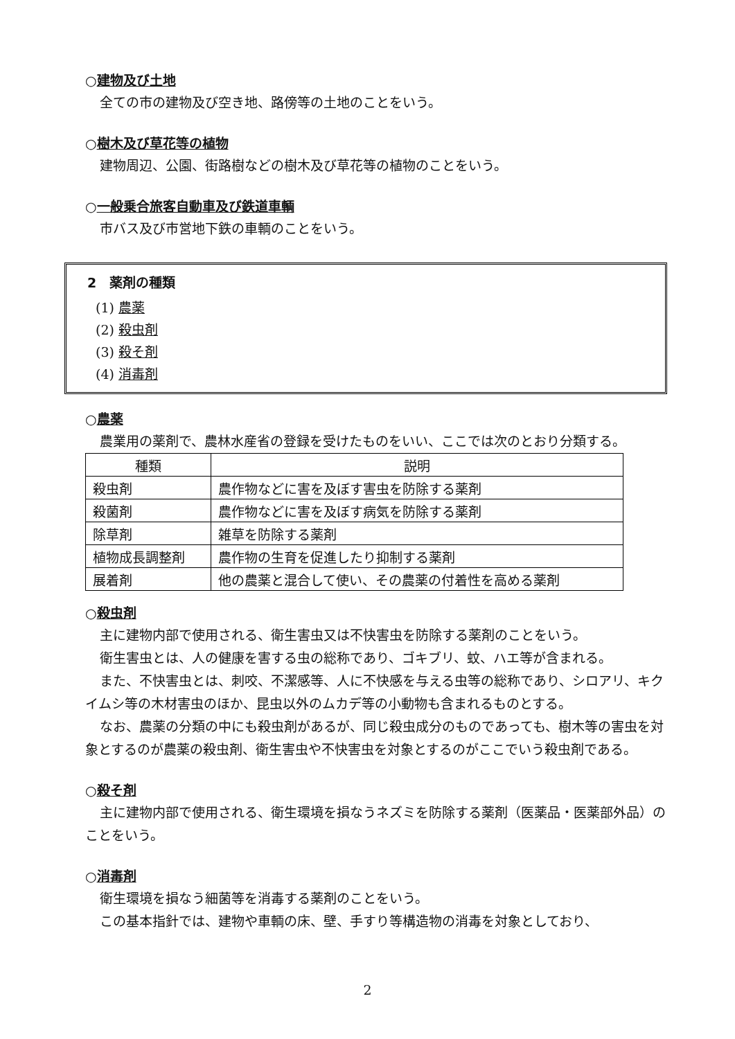○建物及び土地
全ての市の建物及び空き地、路傍等の土地のことをいう。
○樹木及び草花等の植物
建物周辺、公園、街路樹などの樹木及び草花等の植物のことをいう。
○一般乗合旅客自動車及び鉄道車輌
市バス及び市営地下鉄の車輌のことをいう。
2　薬剤の種類
(1) 農薬
(2) 殺虫剤
(3) 殺そ剤
(4) 消毒剤
○農薬
農業用の薬剤で、農林水産省の登録を受けたものをいい、ここでは次のとおり分類する。
| 種類 | 説明 |
| --- | --- |
| 殺虫剤 | 農作物などに害を及ぼす害虫を防除する薬剤 |
| 殺菌剤 | 農作物などに害を及ぼす病気を防除する薬剤 |
| 除草剤 | 雑草を防除する薬剤 |
| 植物成長調整剤 | 農作物の生育を促進したり抑制する薬剤 |
| 展着剤 | 他の農薬と混合して使い、その農薬の付着性を高める薬剤 |
○殺虫剤
主に建物内部で使用される、衛生害虫又は不快害虫を防除する薬剤のことをいう。
衛生害虫とは、人の健康を害する虫の総称であり、ゴキブリ、蚊、ハエ等が含まれる。
また、不快害虫とは、刺咬、不潔感等、人に不快感を与える虫等の総称であり、シロアリ、キクイムシ等の木材害虫のほか、昆虫以外のムカデ等の小動物も含まれるものとする。
なお、農薬の分類の中にも殺虫剤があるが、同じ殺虫成分のものであっても、樹木等の害虫を対象とするのが農薬の殺虫剤、衛生害虫や不快害虫を対象とするのがここでいう殺虫剤である。
○殺そ剤
主に建物内部で使用される、衛生環境を損なうネズミを防除する薬剤（医薬品・医薬部外品）のことをいう。
○消毒剤
衛生環境を損なう細菌等を消毒する薬剤のことをいう。
この基本指針では、建物や車輌の床、壁、手すり等構造物の消毒を対象としており、
2